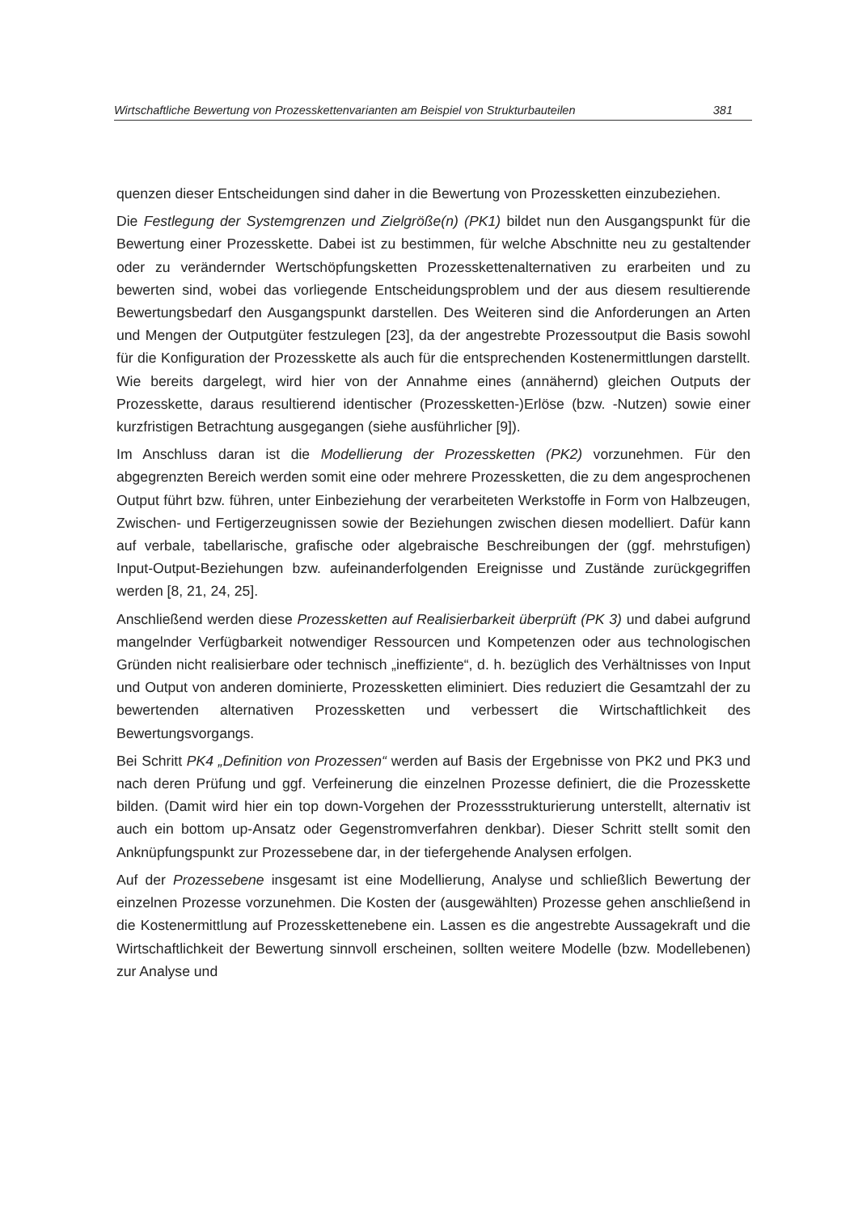Wirtschaftliche Bewertung von Prozesskettenvarianten am Beispiel von Strukturbauteilen 381
quenzen dieser Entscheidungen sind daher in die Bewertung von Prozessketten einzubeziehen.
Die Festlegung der Systemgrenzen und Zielgröße(n) (PK1) bildet nun den Ausgangspunkt für die Bewertung einer Prozesskette. Dabei ist zu bestimmen, für welche Abschnitte neu zu gestaltender oder zu verändernder Wertschöpfungsketten Prozesskettenalternativen zu erarbeiten und zu bewerten sind, wobei das vorliegende Entscheidungsproblem und der aus diesem resultierende Bewertungsbedarf den Ausgangspunkt darstellen. Des Weiteren sind die Anforderungen an Arten und Mengen der Outputgüter festzulegen [23], da der angestrebte Prozessoutput die Basis sowohl für die Konfiguration der Prozesskette als auch für die entsprechenden Kostenermittlungen darstellt. Wie bereits dargelegt, wird hier von der Annahme eines (annähernd) gleichen Outputs der Prozesskette, daraus resultierend identischer (Prozessketten-)Erlöse (bzw. -Nutzen) sowie einer kurzfristigen Betrachtung ausgegangen (siehe ausführlicher [9]).
Im Anschluss daran ist die Modellierung der Prozessketten (PK2) vorzunehmen. Für den abgegrenzten Bereich werden somit eine oder mehrere Prozessketten, die zu dem angesprochenen Output führt bzw. führen, unter Einbeziehung der verarbeiteten Werkstoffe in Form von Halbzeugen, Zwischen- und Fertigerzeugnissen sowie der Beziehungen zwischen diesen modelliert. Dafür kann auf verbale, tabellarische, grafische oder algebraische Beschreibungen der (ggf. mehrstufigen) Input-Output-Beziehungen bzw. aufeinanderfolgenden Ereignisse und Zustände zurückgegriffen werden [8, 21, 24, 25].
Anschließend werden diese Prozessketten auf Realisierbarkeit überprüft (PK 3) und dabei aufgrund mangelnder Verfügbarkeit notwendiger Ressourcen und Kompetenzen oder aus technologischen Gründen nicht realisierbare oder technisch „ineffiziente“, d. h. bezüglich des Verhältnisses von Input und Output von anderen dominierte, Prozessketten eliminiert. Dies reduziert die Gesamtzahl der zu bewertenden alternativen Prozessketten und verbessert die Wirtschaftlichkeit des Bewertungsvorgangs.
Bei Schritt PK4 „Definition von Prozessen“ werden auf Basis der Ergebnisse von PK2 und PK3 und nach deren Prüfung und ggf. Verfeinerung die einzelnen Prozesse definiert, die die Prozesskette bilden. (Damit wird hier ein top down-Vorgehen der Prozessstrukturierung unterstellt, alternativ ist auch ein bottom up-Ansatz oder Gegenstromverfahren denkbar). Dieser Schritt stellt somit den Anknüpfungspunkt zur Prozessebene dar, in der tiefergehende Analysen erfolgen.
Auf der Prozessebene insgesamt ist eine Modellierung, Analyse und schließlich Bewertung der einzelnen Prozesse vorzunehmen. Die Kosten der (ausgewählten) Prozesse gehen anschließend in die Kostenermittlung auf Prozesskettenebene ein. Lassen es die angestrebte Aussagekraft und die Wirtschaftlichkeit der Bewertung sinnvoll erscheinen, sollten weitere Modelle (bzw. Modellebenen) zur Analyse und